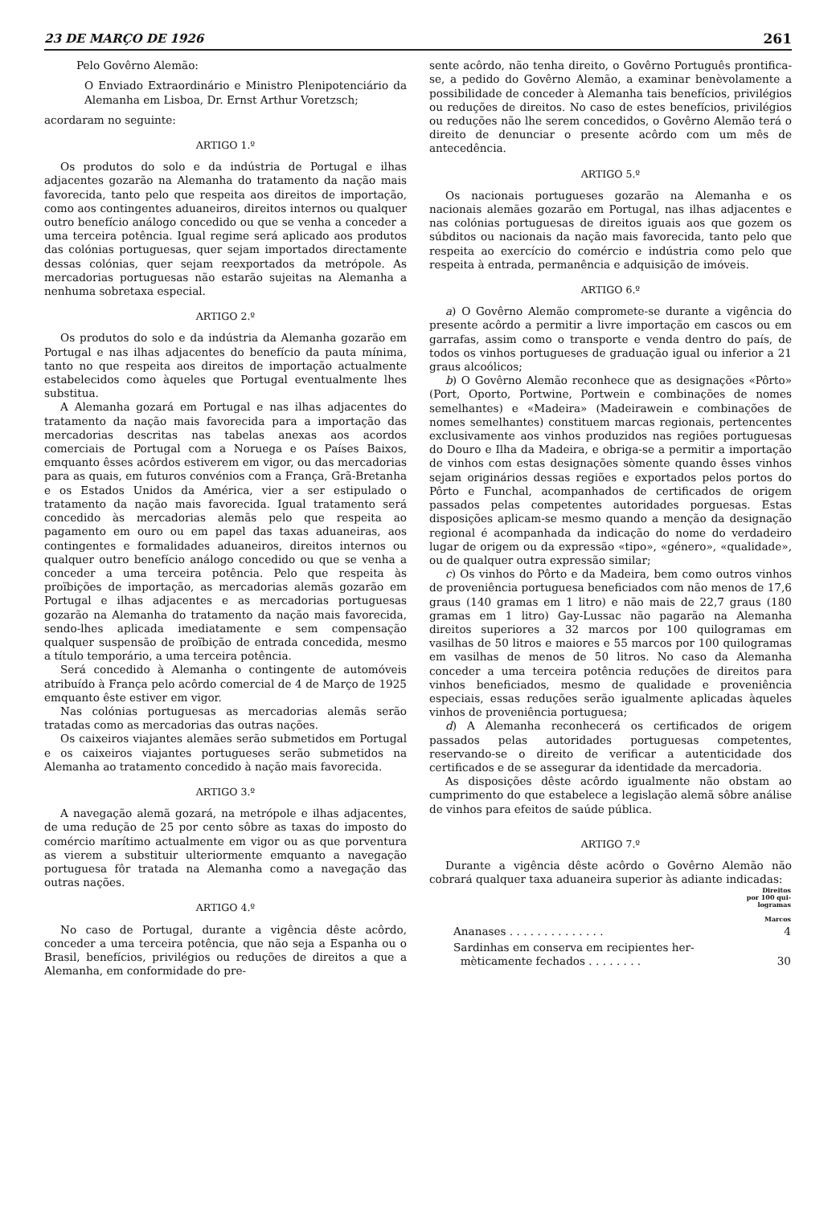23 DE MARÇO DE 1926 261
Pelo Govêrno Alemão:
O Enviado Extraordinário e Ministro Plenipotenciário da Alemanha em Lisboa, Dr. Ernst Arthur Voretzsch;
acordaram no seguinte:
ARTIGO 1.º
Os produtos do solo e da indústria de Portugal e ilhas adjacentes gozarão na Alemanha do tratamento da nação mais favorecida, tanto pelo que respeita aos direitos de importação, como aos contingentes aduaneiros, direitos internos ou qualquer outro benefício análogo concedido ou que se venha a conceder a uma terceira potência. Igual regime será aplicado aos produtos das colónias portuguesas, quer sejam importados directamente dessas colónias, quer sejam reexportados da metrópole. As mercadorias portuguesas não estarão sujeitas na Alemanha a nenhuma sobretaxa especial.
ARTIGO 2.º
Os produtos do solo e da indústria da Alemanha gozarão em Portugal e nas ilhas adjacentes do benefício da pauta mínima, tanto no que respeita aos direitos de importação actualmente estabelecidos como àqueles que Portugal eventualmente lhes substitua.
A Alemanha gozará em Portugal e nas ilhas adjacentes do tratamento da nação mais favorecida para a importação das mercadorias descritas nas tabelas anexas aos acordos comerciais de Portugal com a Noruega e os Países Baixos, emquanto êsses acôrdos estiverem em vigor, ou das mercadorias para as quais, em futuros convénios com a França, Grã-Bretanha e os Estados Unidos da América, vier a ser estipulado o tratamento da nação mais favorecida. Igual tratamento será concedido às mercadorias alemãs pelo que respeita ao pagamento em ouro ou em papel das taxas aduaneiras, aos contingentes e formalidades aduaneiros, direitos internos ou qualquer outro benefício análogo concedido ou que se venha a conceder a uma terceira potência. Pelo que respeita às proïbições de importação, as mercadorias alemãs gozarão em Portugal e ilhas adjacentes e as mercadorias portuguesas gozarão na Alemanha do tratamento da nação mais favorecida, sendo-lhes aplicada imediatamente e sem compensação qualquer suspensão de proïbição de entrada concedida, mesmo a título temporário, a uma terceira potência.
Será concedido à Alemanha o contingente de automóveis atribuído à França pelo acôrdo comercial de 4 de Março de 1925 emquanto êste estiver em vigor.
Nas colónias portuguesas as mercadorias alemãs serão tratadas como as mercadorias das outras nações.
Os caixeiros viajantes alemães serão submetidos em Portugal e os caixeiros viajantes portugueses serão submetidos na Alemanha ao tratamento concedido à nação mais favorecida.
ARTIGO 3.º
A navegação alemã gozará, na metrópole e ilhas adjacentes, de uma redução de 25 por cento sôbre as taxas do imposto do comércio marítimo actualmente em vigor ou as que porventura as vierem a substituir ulteriormente emquanto a navegação portuguesa fôr tratada na Alemanha como a navegação das outras nações.
ARTIGO 4.º
No caso de Portugal, durante a vigência dêste acôrdo, conceder a uma terceira potência, que não seja a Espanha ou o Brasil, benefícios, privilégios ou reduções de direitos a que a Alemanha, em conformidade do pre-
sente acôrdo, não tenha direito, o Govêrno Português prontifica-se, a pedido do Govêrno Alemão, a examinar benèvolamente a possibilidade de conceder à Alemanha tais benefícios, privilégios ou reduções de direitos. No caso de estes benefícios, privilégios ou reduções não lhe serem concedidos, o Govêrno Alemão terá o direito de denunciar o presente acôrdo com um mês de antecedência.
ARTIGO 5.º
Os nacionais portugueses gozarão na Alemanha e os nacionais alemães gozarão em Portugal, nas ilhas adjacentes e nas colónias portuguesas de direitos iguais aos que gozem os súbditos ou nacionais da nação mais favorecida, tanto pelo que respeita ao exercício do comércio e indústria como pelo que respeita à entrada, permanência e adquisição de imóveis.
ARTIGO 6.º
a) O Govêrno Alemão compromete-se durante a vigência do presente acôrdo a permitir a livre importação em cascos ou em garrafas, assim como o transporte e venda dentro do país, de todos os vinhos portugueses de graduação igual ou inferior a 21 graus alcoólicos;
b) O Govêrno Alemão reconhece que as designações «Pôrto» (Port, Oporto, Portwine, Portwein e combinações de nomes semelhantes) e «Madeira» (Madeirawein e combinações de nomes semelhantes) constituem marcas regionais, pertencentes exclusivamente aos vinhos produzidos nas regiões portuguesas do Douro e Ilha da Madeira, e obriga-se a permitir a importação de vinhos com estas designações sòmente quando êsses vinhos sejam originários dessas regiões e exportados pelos portos do Pôrto e Funchal, acompanhados de certificados de origem passados pelas competentes autoridades porguesas. Estas disposições aplicam-se mesmo quando a menção da designação regional é acompanhada da indicação do nome do verdadeiro lugar de origem ou da expressão «tipo», «género», «qualidade», ou de qualquer outra expressão similar;
c) Os vinhos do Pôrto e da Madeira, bem como outros vinhos de proveniência portuguesa beneficiados com não menos de 17,6 graus (140 gramas em 1 litro) e não mais de 22,7 graus (180 gramas em 1 litro) Gay-Lussac não pagarão na Alemanha direitos superiores a 32 marcos por 100 quilogramas em vasilhas de 50 litros e maiores e 55 marcos por 100 quilogramas em vasilhas de menos de 50 litros. No caso da Alemanha conceder a uma terceira potência reduções de direitos para vinhos beneficiados, mesmo de qualidade e proveniência especiais, essas reduções serão igualmente aplicadas àqueles vinhos de proveniência portuguesa;
d) A Alemanha reconhecerá os certificados de origem passados pelas autoridades portuguesas competentes, reservando-se o direito de verificar a autenticidade dos certificados e de se assegurar da identidade da mercadoria.
As disposições dêste acôrdo igualmente não obstam ao cumprimento do que estabelece a legislação alemã sôbre análise de vinhos para efeitos de saúde pública.
ARTIGO 7.º
Durante a vigência dêste acôrdo o Govêrno Alemão não cobrará qualquer taxa aduaneira superior às adiante indicadas:
| | Direitos por 100 qui- logramas Marcos |
| --- | --- |
| Ananases . . . . . . . . . . . . . . | 4 |
| Sardinhas em conserva em recipientes her- mèticamente fechados . . . . . . . . | 30 |